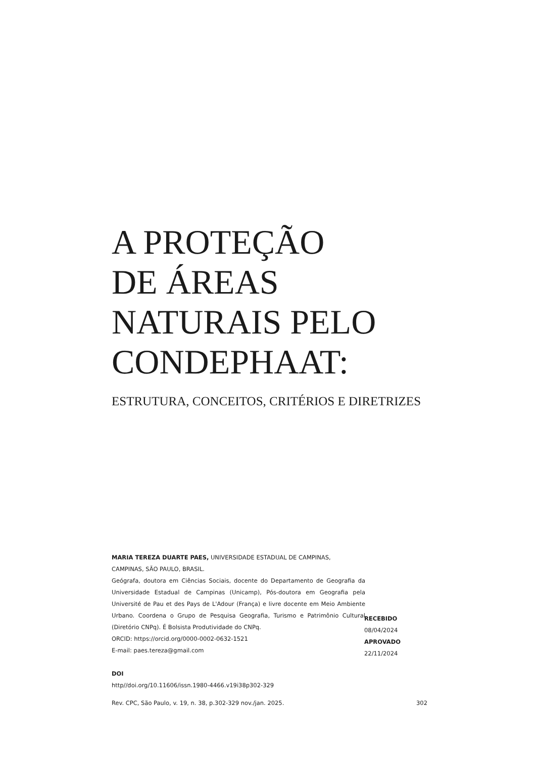A PROTEÇÃO
DE ÁREAS
NATURAIS PELO
CONDEPHAAT:
ESTRUTURA, CONCEITOS, CRITÉRIOS E DIRETRIZES
MARIA TEREZA DUARTE PAES, UNIVERSIDADE ESTADUAL DE CAMPINAS,
CAMPINAS, SÃO PAULO, BRASIL.
Geógrafa, doutora em Ciências Sociais, docente do Departamento de Geografia da Universidade Estadual de Campinas (Unicamp), Pós-doutora em Geografia pela Université de Pau et des Pays de L'Adour (França) e livre docente em Meio Ambiente Urbano. Coordena o Grupo de Pesquisa Geografia, Turismo e Patrimônio Cultural (Diretório CNPq). É Bolsista Produtividade do CNPq.
ORCID: https://orcid.org/0000-0002-0632-1521
E-mail: paes.tereza@gmail.com
DOI
http//doi.org/10.11606/issn.1980-4466.v19i38p302-329
RECEBIDO
08/04/2024
APROVADO
22/11/2024
Rev. CPC, São Paulo, v. 19, n. 38, p.302-329 nov./jan. 2025. 302